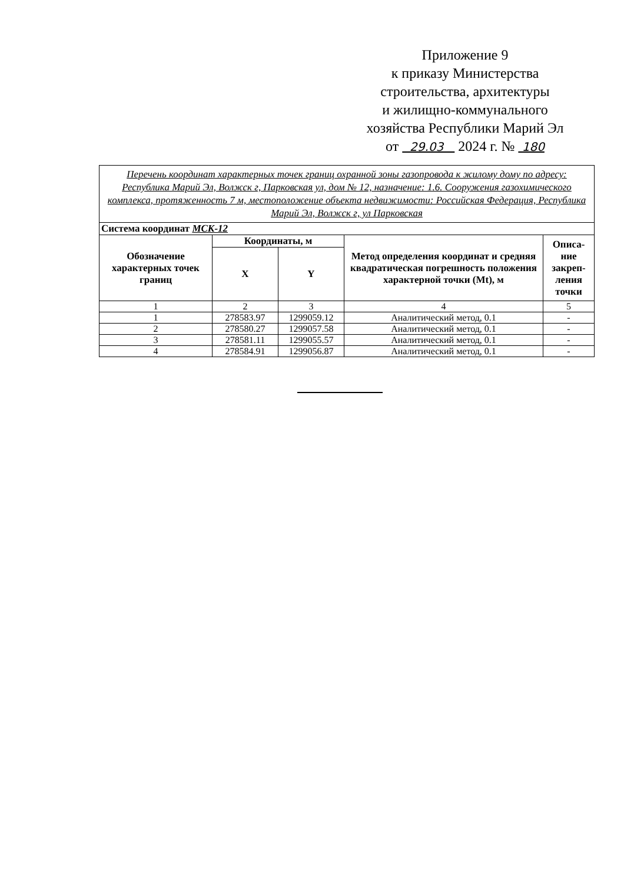Приложение 9
к приказу Министерства
строительства, архитектуры
и жилищно-коммунального
хозяйства Республики Марий Эл
от 29.03 2024 г. № 180
| Перечень координат характерных точек границ охранной зоны газопровода к жилому дому по адресу: Республика Марий Эл, Волжск г, Парковская ул, дом № 12, назначение: 1.6. Сооружения газохимического комплекса, протяженность 7 м, местоположение объекта недвижимости: Российская Федерация, Республика Марий Эл, Волжск г, ул Парковская | | | | |
| Система координат МСК-12 | | | | |
| Обозначение характерных точек границ | Координаты, м | | Метод определения координат и средняя квадратическая погрешность положения характерной точки (Mt), м | Описа-ние закреп-ления точки |
| | X | Y | | |
| 1 | 2 | 3 | 4 | 5 |
| 1 | 278583.97 | 1299059.12 | Аналитический метод, 0.1 | - |
| 2 | 278580.27 | 1299057.58 | Аналитический метод, 0.1 | - |
| 3 | 278581.11 | 1299055.57 | Аналитический метод, 0.1 | - |
| 4 | 278584.91 | 1299056.87 | Аналитический метод, 0.1 | - |